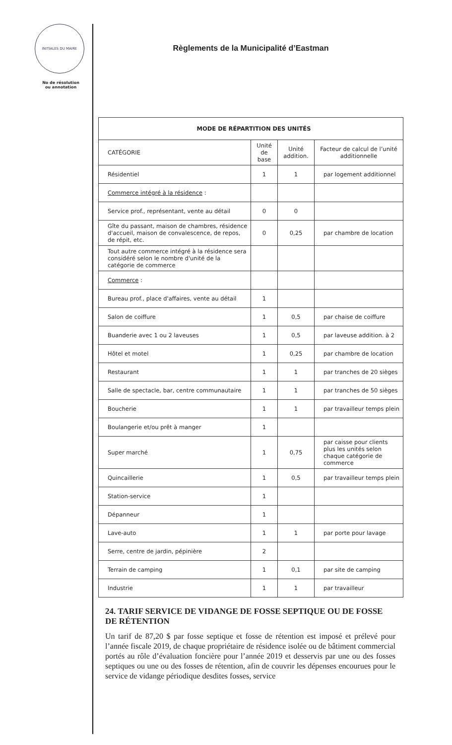INITIALES DU MAIRE
No de résolution
ou annotation
Règlements de la Municipalité d’Eastman
| MODE DE RÉPARTITION DES UNITÉS | | | |
| --- | --- | --- | --- |
| CATÉGORIE | Unité de base | Unité addition. | Facteur de calcul de l’unité additionnelle |
| Résidentiel | 1 | 1 | par logement additionnel |
| Commerce intégré à la résidence : | | | |
| Service prof., représentant, vente au détail | 0 | 0 | |
| Gîte du passant, maison de chambres, résidence d'accueil, maison de convalescence, de repos, de répit, etc. | 0 | 0,25 | par chambre de location |
| Tout autre commerce intégré à la résidence sera considéré selon le nombre d'unité de la catégorie de commerce | | | |
| Commerce : | | | |
| Bureau prof., place d'affaires, vente au détail | 1 | | |
| Salon de coiffure | 1 | 0,5 | par chaise de coiffure |
| Buanderie avec 1 ou 2 laveuses | 1 | 0,5 | par laveuse addition. à 2 |
| Hôtel et motel | 1 | 0,25 | par chambre de location |
| Restaurant | 1 | 1 | par tranches de 20 sièges |
| Salle de spectacle, bar, centre communautaire | 1 | 1 | par tranches de 50 sièges |
| Boucherie | 1 | 1 | par travailleur temps plein |
| Boulangerie et/ou prêt à manger | 1 | | |
| Super marché | 1 | 0,75 | par caisse pour clients plus les unités selon chaque catégorie de commerce |
| Quincaillerie | 1 | 0,5 | par travailleur temps plein |
| Station-service | 1 | | |
| Dépanneur | 1 | | |
| Lave-auto | 1 | 1 | par porte pour lavage |
| Serre, centre de jardin, pépinière | 2 | | |
| Terrain de camping | 1 | 0,1 | par site de camping |
| Industrie | 1 | 1 | par travailleur |
24. TARIF SERVICE DE VIDANGE DE FOSSE SEPTIQUE OU DE FOSSE DE RÉTENTION
Un tarif de 87,20 $ par fosse septique et fosse de rétention est imposé et prélevé pour l’année fiscale 2019, de chaque propriétaire de résidence isolée ou de bâtiment commercial portés au rôle d’évaluation foncière pour l’année 2019 et desservis par une ou des fosses septiques ou une ou des fosses de rétention, afin de couvrir les dépenses encourues pour le service de vidange périodique desdites fosses, service